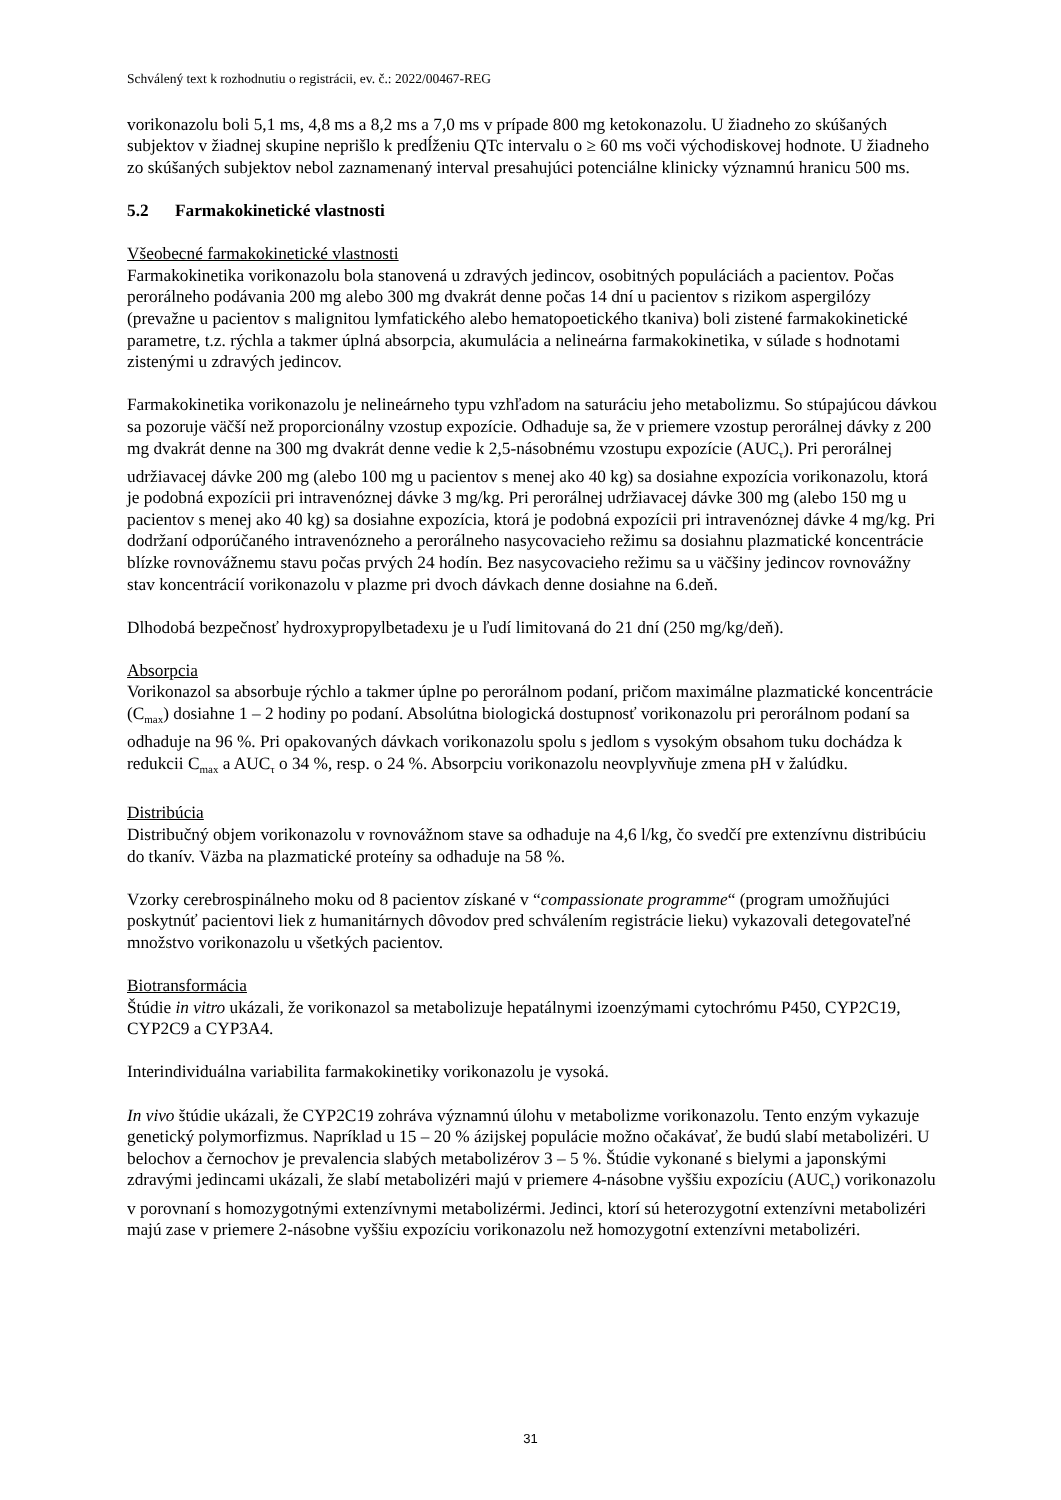Schválený text k rozhodnutiu o registrácii, ev. č.: 2022/00467-REG
vorikonazolu boli 5,1 ms, 4,8 ms a 8,2 ms a 7,0 ms v prípade 800 mg ketokonazolu. U žiadneho zo skúšaných subjektov v žiadnej skupine neprišlo k predĺženiu QTc intervalu o ≥ 60 ms voči východiskovej hodnote. U žiadneho zo skúšaných subjektov nebol zaznamenaný interval presahujúci potenciálne klinicky významnú hranicu 500 ms.
5.2 Farmakokinetické vlastnosti
Všeobecné farmakokinetické vlastnosti
Farmakokinetika vorikonazolu bola stanovená u zdravých jedincov, osobitných populáciách a pacientov. Počas perorálneho podávania 200 mg alebo 300 mg dvakrát denne počas 14 dní u pacientov s rizikom aspergilózy (prevažne u pacientov s malignitou lymfatického alebo hematopoetického tkaniva) boli zistené farmakokinetické parametre, t.z. rýchla a takmer úplná absorpcia, akumulácia a nelineárna farmakokinetika, v súlade s hodnotami zistenými u zdravých jedincov.
Farmakokinetika vorikonazolu je nelineárneho typu vzhľadom na saturáciu jeho metabolizmu. So stúpajúcou dávkou sa pozoruje väčší než proporcionálny vzostup expozície. Odhaduje sa, že v priemere vzostup perorálnej dávky z 200 mg dvakrát denne na 300 mg dvakrát denne vedie k 2,5-násobnému vzostupu expozície (AUC<sub>τ</sub>). Pri perorálnej udržiavacej dávke 200 mg (alebo 100 mg u pacientov s menej ako 40 kg) sa dosiahne expozícia vorikonazolu, ktorá je podobná expozícii pri intravenóznej dávke 3 mg/kg. Pri perorálnej udržiavacej dávke 300 mg (alebo 150 mg u pacientov s menej ako 40 kg) sa dosiahne expozícia, ktorá je podobná expozícii pri intravenóznej dávke 4 mg/kg. Pri dodržaní odporúčaného intravenózneho a perorálneho nasycovacieho režimu sa dosiahnu plazmatické koncentrácie blízke rovnovážnemu stavu počas prvých 24 hodín. Bez nasycovacieho režimu sa u väčšiny jedincov rovnovážny stav koncentrácií vorikonazolu v plazme pri dvoch dávkach denne dosiahne na 6.deň.
Dlhodobá bezpečnosť hydroxypropylbetadexu je u ľudí limitovaná do 21 dní (250 mg/kg/deň).
Absorpcia
Vorikonazol sa absorbuje rýchlo a takmer úplne po perorálnom podaní, pričom maximálne plazmatické koncentrácie (C<sub>max</sub>) dosiahne 1 – 2 hodiny po podaní. Absolútna biologická dostupnosť vorikonazolu pri perorálnom podaní sa odhaduje na 96 %. Pri opakovaných dávkach vorikonazolu spolu s jedlom s vysokým obsahom tuku dochádza k redukcii C<sub>max</sub> a AUC<sub>τ</sub> o 34 %, resp. o 24 %. Absorpciu vorikonazolu neovplyvňuje zmena pH v žalúdku.
Distribúcia
Distribučný objem vorikonazolu v rovnovážnom stave sa odhaduje na 4,6 l/kg, čo svedčí pre extenzívnu distribúciu do tkanív. Väzba na plazmatické proteíny sa odhaduje na 58 %.
Vzorky cerebrospinálneho moku od 8 pacientov získané v “compassionate programme“ (program umožňujúci poskytnúť pacientovi liek z humanitárnych dôvodov pred schválením registrácie lieku) vykazovali detegovateľné množstvo vorikonazolu u všetkých pacientov.
Biotransformácia
Štúdie in vitro ukázali, že vorikonazol sa metabolizuje hepatálnymi izoenzýmami cytochrómu P450, CYP2C19, CYP2C9 a CYP3A4.
Interindividuálna variabilita farmakokinetiky vorikonazolu je vysoká.
In vivo štúdie ukázali, že CYP2C19 zohráva významnú úlohu v metabolizme vorikonazolu. Tento enzým vykazuje genetický polymorfizmus. Napríklad u 15 – 20 % ázijskej populácie možno očakávať, že budú slabí metabolizéri. U belochov a černochov je prevalencia slabých metabolizérov 3 – 5 %. Štúdie vykonané s bielymi a japonskými zdravými jedincami ukázali, že slabí metabolizéri majú v priemere 4-násobne vyššiu expozíciu (AUC<sub>τ</sub>) vorikonazolu v porovnaní s homozygotnými extenzívnymi metabolizérmi. Jedinci, ktorí sú heterozygotní extenzívni metabolizéri majú zase v priemere 2-násobne vyššiu expozíciu vorikonazolu než homozygotní extenzívni metabolizéri.
31